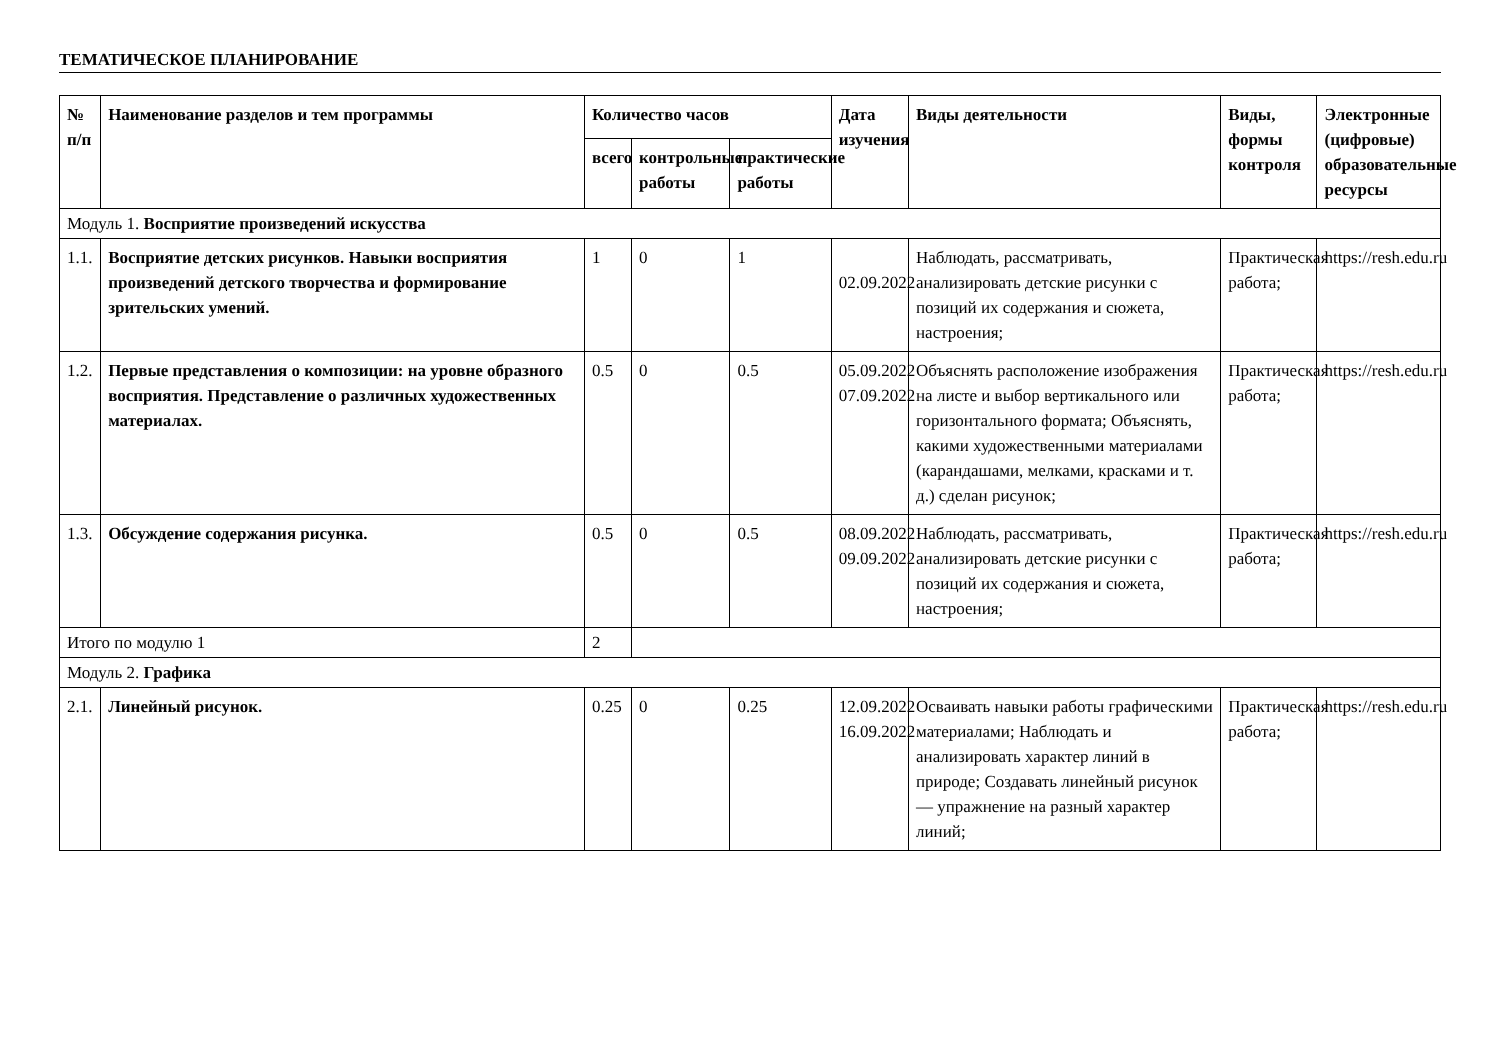ТЕМАТИЧЕСКОЕ ПЛАНИРОВАНИЕ
| № п/п | Наименование разделов и тем программы | Количество часов | | | Дата изучения | Виды деятельности | Виды, формы контроля | Электронные (цифровые) образовательные ресурсы |
| --- | --- | --- | --- | --- | --- | --- | --- | --- |
| | | всего | контрольные работы | практические работы | | | | |
| Модуль 1. Восприятие произведений искусства | | | | | | | | |
| 1.1. | Восприятие детских рисунков. Навыки восприятия произведений детского творчества и формирование зрительских умений. | 1 | 0 | 1 | 02.09.2022 | Наблюдать, рассматривать, анализировать детские рисунки с позиций их содержания и сюжета, настроения; | Практическая работа; | https://resh.edu.ru |
| 1.2. | Первые представления о композиции: на уровне образного восприятия. Представление о различных художественных материалах. | 0.5 | 0 | 0.5 | 05.09.2022 07.09.2022 | Объяснять расположение изображения на листе и выбор вертикального или горизонтального формата; Объяснять, какими художественными материалами (карандашами, мелками, красками и т. д.) сделан рисунок; | Практическая работа; | https://resh.edu.ru |
| 1.3. | Обсуждение содержания рисунка. | 0.5 | 0 | 0.5 | 08.09.2022 09.09.2022 | Наблюдать, рассматривать, анализировать детские рисунки с позиций их содержания и сюжета, настроения; | Практическая работа; | https://resh.edu.ru |
| Итого по модулю 1 | | 2 | | | | | | |
| Модуль 2. Графика | | | | | | | | |
| 2.1. | Линейный рисунок. | 0.25 | 0 | 0.25 | 12.09.2022 16.09.2022 | Осваивать навыки работы графическими материалами; Наблюдать и анализировать характер линий в природе; Создавать линейный рисунок — упражнение на разный характер линий; | Практическая работа; | https://resh.edu.ru |